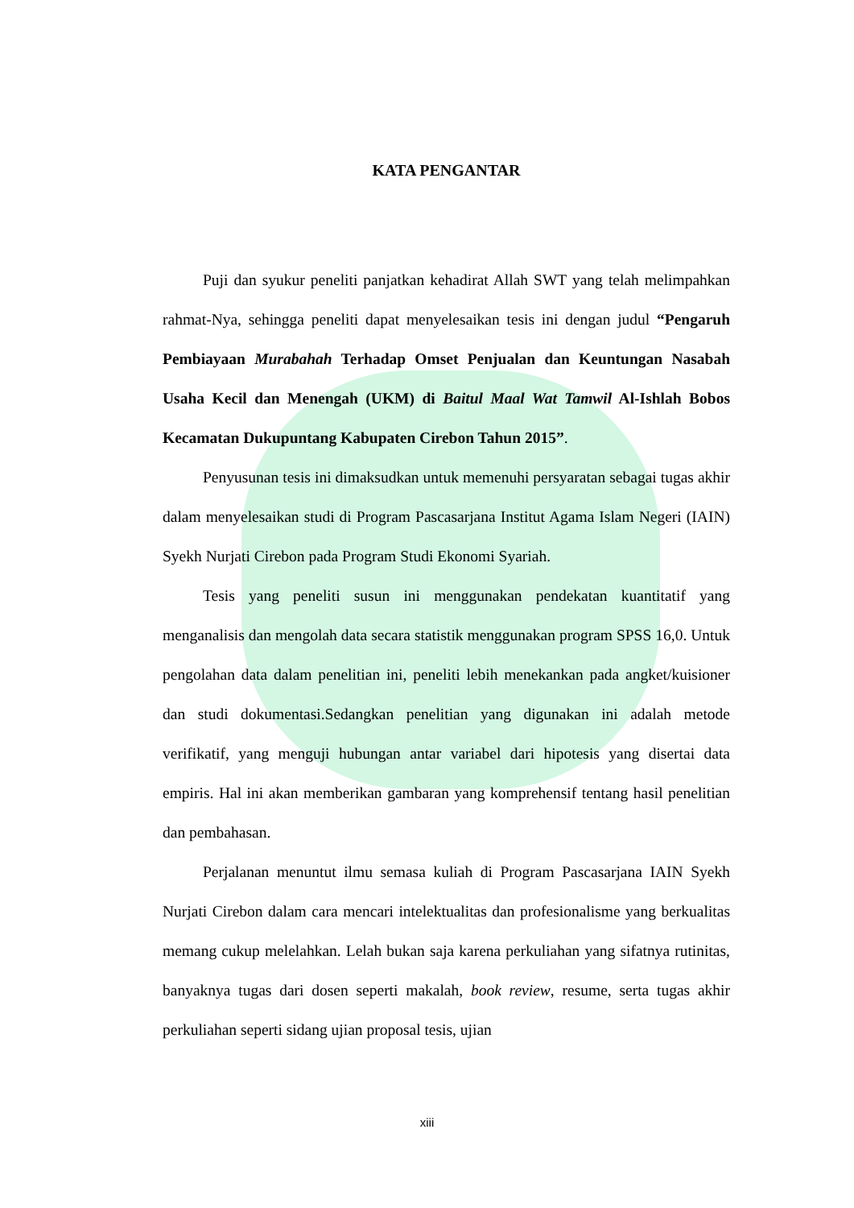KATA PENGANTAR
Puji dan syukur peneliti panjatkan kehadirat Allah SWT yang telah melimpahkan rahmat-Nya, sehingga peneliti dapat menyelesaikan tesis ini dengan judul “Pengaruh Pembiayaan Murabahah Terhadap Omset Penjualan dan Keuntungan Nasabah Usaha Kecil dan Menengah (UKM) di Baitul Maal Wat Tamwil Al-Ishlah Bobos Kecamatan Dukupuntang Kabupaten Cirebon Tahun 2015”.
Penyusunan tesis ini dimaksudkan untuk memenuhi persyaratan sebagai tugas akhir dalam menyelesaikan studi di Program Pascasarjana Institut Agama Islam Negeri (IAIN) Syekh Nurjati Cirebon pada Program Studi Ekonomi Syariah.
Tesis yang peneliti susun ini menggunakan pendekatan kuantitatif yang menganalisis dan mengolah data secara statistik menggunakan program SPSS 16,0. Untuk pengolahan data dalam penelitian ini, peneliti lebih menekankan pada angket/kuisioner dan studi dokumentasi.Sedangkan penelitian yang digunakan ini adalah metode verifikatif, yang menguji hubungan antar variabel dari hipotesis yang disertai data empiris. Hal ini akan memberikan gambaran yang komprehensif tentang hasil penelitian dan pembahasan.
Perjalanan menuntut ilmu semasa kuliah di Program Pascasarjana IAIN Syekh Nurjati Cirebon dalam cara mencari intelektualitas dan profesionalisme yang berkualitas memang cukup melelahkan. Lelah bukan saja karena perkuliahan yang sifatnya rutinitas, banyaknya tugas dari dosen seperti makalah, book review, resume, serta tugas akhir perkuliahan seperti sidang ujian proposal tesis, ujian
xiii